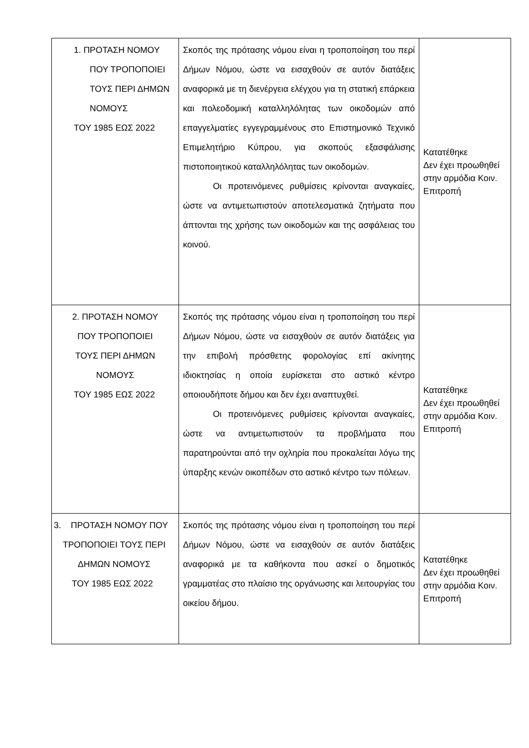| 1. ΠΡΟΤΑΣΗ ΝΟΜΟΥ ΠΟΥ ΤΡΟΠΟΠΟΙΕΙ ΤΟΥΣ ΠΕΡΙ ΔΗΜΩΝ ΝΟΜΟΥΣ ΤΟΥ 1985 ΕΩΣ 2022 | Σκοπός της πρότασης νόμου είναι η τροποποίηση του περί Δήμων Νόμου, ώστε να εισαχθούν σε αυτόν διατάξεις αναφορικά με τη διενέργεια ελέγχου για τη στατική επάρκεια και πολεοδομική καταλληλόλητας των οικοδομών από επαγγελματίες εγγεγραμμένους στο Επιστημονικό Τεχνικό Επιμελητήριο Κύπρου, για σκοπούς εξασφάλισης πιστοποιητικού καταλληλόλητας των οικοδομών. Οι προτεινόμενες ρυθμίσεις κρίνονται αναγκαίες, ώστε να αντιμετωπιστούν αποτελεσματικά ζητήματα που άπτονται της χρήσης των οικοδομών και της ασφάλειας του κοινού. | Κατατέθηκε Δεν έχει προωθηθεί στην αρμόδια Κοιν. Επιτροπή |
| 2. ΠΡΟΤΑΣΗ ΝΟΜΟΥ ΠΟΥ ΤΡΟΠΟΠΟΙΕΙ ΤΟΥΣ ΠΕΡΙ ΔΗΜΩΝ ΝΟΜΟΥΣ ΤΟΥ 1985 ΕΩΣ 2022 | Σκοπός της πρότασης νόμου είναι η τροποποίηση του περί Δήμων Νόμου, ώστε να εισαχθούν σε αυτόν διατάξεις για την επιβολή πρόσθετης φορολογίας επί ακίνητης ιδιοκτησίας η οποία ευρίσκεται στο αστικό κέντρο οποιουδήποτε δήμου και δεν έχει αναπτυχθεί. Οι προτεινόμενες ρυθμίσεις κρίνονται αναγκαίες, ώστε να αντιμετωπιστούν τα προβλήματα που παρατηρούνται από την οχληρία που προκαλείται λόγω της ύπαρξης κενών οικοπέδων στο αστικό κέντρο των πόλεων. | Κατατέθηκε Δεν έχει προωθηθεί στην αρμόδια Κοιν. Επιτροπή |
| 3. ΠΡΟΤΑΣΗ ΝΟΜΟΥ ΠΟΥ ΤΡΟΠΟΠΟΙΕΙ ΤΟΥΣ ΠΕΡΙ ΔΗΜΩΝ ΝΟΜΟΥΣ ΤΟΥ 1985 ΕΩΣ 2022 | Σκοπός της πρότασης νόμου είναι η τροποποίηση του περί Δήμων Νόμου, ώστε να εισαχθούν σε αυτόν διατάξεις αναφορικά με τα καθήκοντα που ασκεί ο δημοτικός γραμματέας στο πλαίσιο της οργάνωσης και λειτουργίας του οικείου δήμου. | Κατατέθηκε Δεν έχει προωθηθεί στην αρμόδια Κοιν. Επιτροπή |